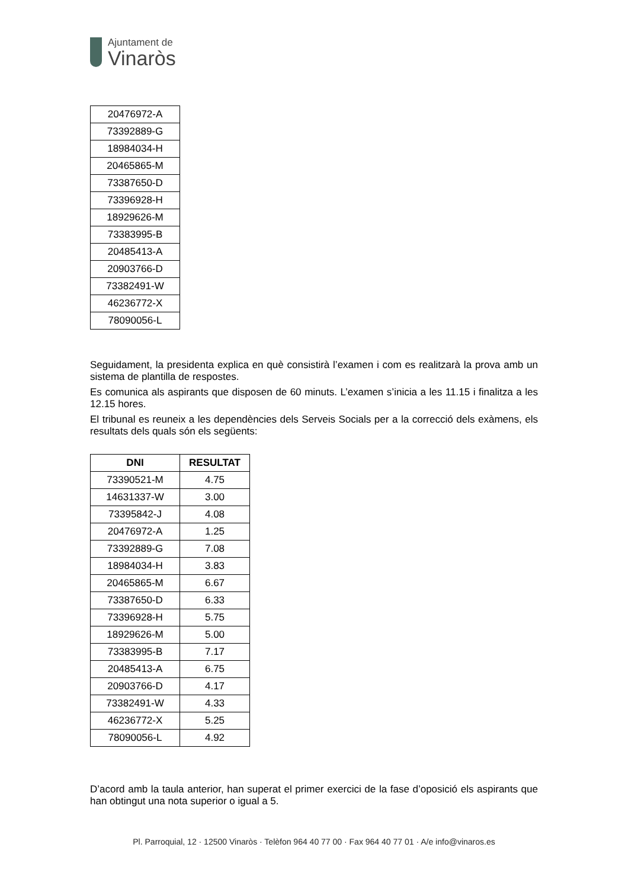Ajuntament de
Vinaròs
| 20476972-A |
| 73392889-G |
| 18984034-H |
| 20465865-M |
| 73387650-D |
| 73396928-H |
| 18929626-M |
| 73383995-B |
| 20485413-A |
| 20903766-D |
| 73382491-W |
| 46236772-X |
| 78090056-L |
Seguidament, la presidenta explica en què consistirà l’examen i com es realitzarà la prova amb un sistema de plantilla de respostes.
Es comunica als aspirants que disposen de 60 minuts. L’examen s’inicia a les 11.15 i finalitza a les 12.15 hores.
El tribunal es reuneix a les dependències dels Serveis Socials per a la correcció dels exàmens, els resultats dels quals són els següents:
| DNI | RESULTAT |
| --- | --- |
| 73390521-M | 4.75 |
| 14631337-W | 3.00 |
| 73395842-J | 4.08 |
| 20476972-A | 1.25 |
| 73392889-G | 7.08 |
| 18984034-H | 3.83 |
| 20465865-M | 6.67 |
| 73387650-D | 6.33 |
| 73396928-H | 5.75 |
| 18929626-M | 5.00 |
| 73383995-B | 7.17 |
| 20485413-A | 6.75 |
| 20903766-D | 4.17 |
| 73382491-W | 4.33 |
| 46236772-X | 5.25 |
| 78090056-L | 4.92 |
D’acord amb la taula anterior, han superat el primer exercici de la fase d’oposició els aspirants que han obtingut una nota superior o igual a 5.
Pl. Parroquial, 12 · 12500 Vinaròs · Telèfon 964 40 77 00 · Fax 964 40 77 01 · A/e info@vinaros.es